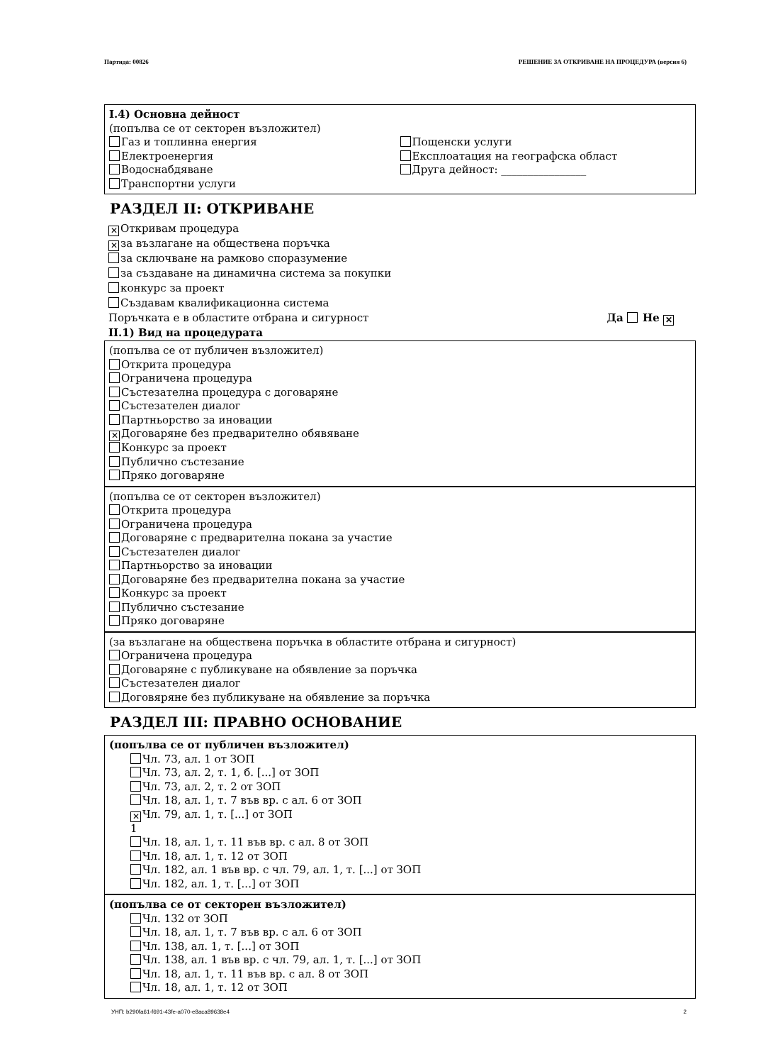Партида: 00826 РЕШЕНИЕ ЗА ОТКРИВАНЕ НА ПРОЦЕДУРА (версия 6)
I.4) Основна дейност
(попълва се от секторен възложител)
Газ и топлинна енергия
Електроенергия
Водоснабдяване
Транспортни услуги
Пощенски услуги
Експлоатация на географска област
Друга дейност: ________________
РАЗДЕЛ II: ОТКРИВАНЕ
✕ Откривам процедура
✕ за възлагане на обществена поръчка
за сключване на рамково споразумение
за създаване на динамична система за покупки
конкурс за проект
Създавам квалификационна система
Поръчката е в областите отбрана и сигурност Да Не ✕
II.1) Вид на процедурата
(попълва се от публичен възложител)
Открита процедура
Ограничена процедура
Състезателна процедура с договаряне
Състезателен диалог
Партньорство за иновации
✕ Договаряне без предварително обявяване
Конкурс за проект
Публично състезание
Пряко договаряне
(попълва се от секторен възложител)
Открита процедура
Ограничена процедура
Договаряне с предварителна покана за участие
Състезателен диалог
Партньорство за иновации
Договаряне без предварителна покана за участие
Конкурс за проект
Публично състезание
Пряко договаряне
(за възлагане на обществена поръчка в областите отбрана и сигурност)
Ограничена процедура
Договаряне с публикуване на обявление за поръчка
Състезателен диалог
Договяряне без публикуване на обявление за поръчка
РАЗДЕЛ III: ПРАВНО ОСНОВАНИЕ
(попълва се от публичен възложител)
Чл. 73, ал. 1 от ЗОП
Чл. 73, ал. 2, т. 1, б. [...] от ЗОП
Чл. 73, ал. 2, т. 2 от ЗОП
Чл. 18, ал. 1, т. 7 във вр. с ал. 6 от ЗОП
✕ Чл. 79, ал. 1, т. [...] от ЗОП
1
Чл. 18, ал. 1, т. 11 във вр. с ал. 8 от ЗОП
Чл. 18, ал. 1, т. 12 от ЗОП
Чл. 182, ал. 1 във вр. с чл. 79, ал. 1, т. [...] от ЗОП
Чл. 182, ал. 1, т. [...] от ЗОП
(попълва се от секторен възложител)
Чл. 132 от ЗОП
Чл. 18, ал. 1, т. 7 във вр. с ал. 6 от ЗОП
Чл. 138, ал. 1, т. [...] от ЗОП
Чл. 138, ал. 1 във вр. с чл. 79, ал. 1, т. [...] от ЗОП
Чл. 18, ал. 1, т. 11 във вр. с ал. 8 от ЗОП
Чл. 18, ал. 1, т. 12 от ЗОП
УНП: b290fa61-f691-43fe-a070-e8aca89638e4 2